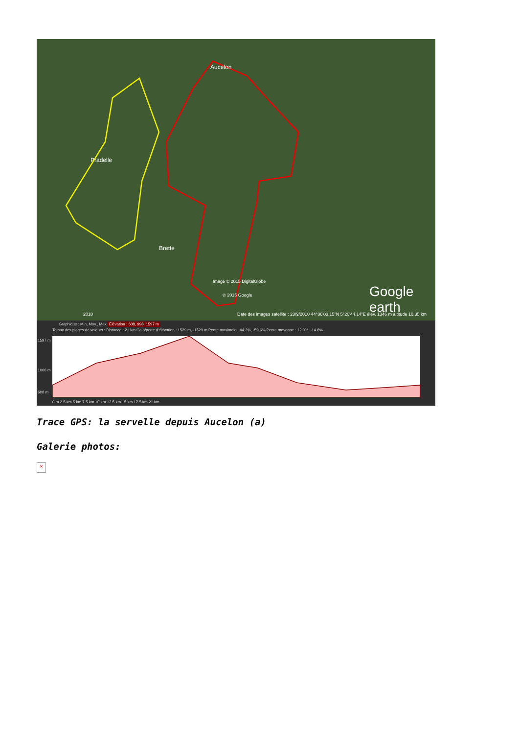Aucelon
Pradelle
Brette
Image © 2015 DigitalGlobe
© 2015 Google Google earth
2010 Date des images satellite : 23/9/2010 44°36'03.15"N 5°20'44.14"E élév. 1346 m altitude 10.35 km
Graphique : Min, Moy., Max Élévation : 608, 998, 1597 m
Totaux des plages de valeurs : Distance : 21 km Gain/perte d'élévation : 1529 m, -1529 m Pente maximale : 44.2%, -59.6% Pente moyenne : 12.0%, -14.8%
1597 m
1000 m
608 m
0 m 2.5 km 5 km 7.5 km 10 km 12.5 km 15 km 17.5 km 21 km
Trace GPS: la servelle depuis Aucelon (a)
Galerie photos:
✕